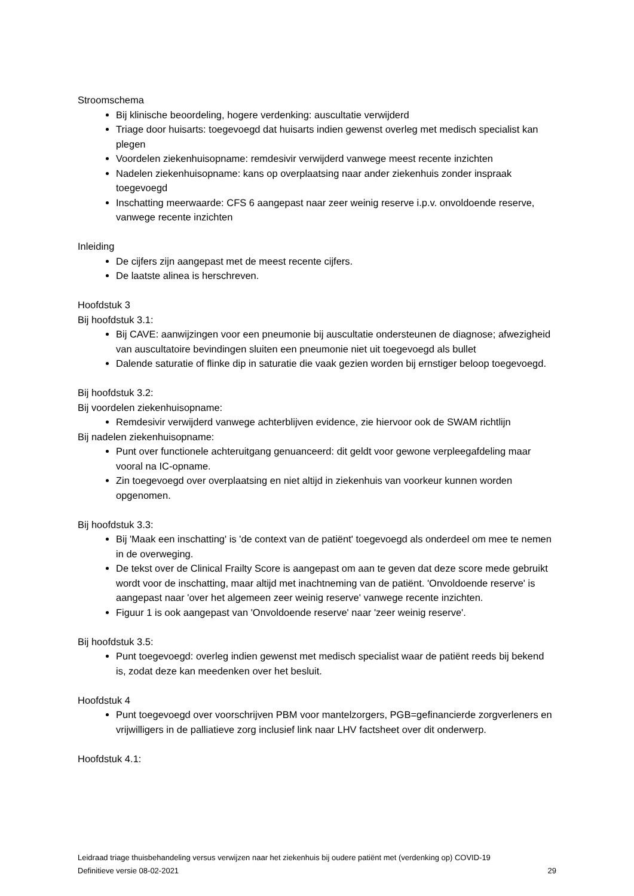Stroomschema
Bij klinische beoordeling, hogere verdenking: auscultatie verwijderd
Triage door huisarts: toegevoegd dat huisarts indien gewenst overleg met medisch specialist kan plegen
Voordelen ziekenhuisopname: remdesivir verwijderd vanwege meest recente inzichten
Nadelen ziekenhuisopname: kans op overplaatsing naar ander ziekenhuis zonder inspraak toegevoegd
Inschatting meerwaarde: CFS 6 aangepast naar zeer weinig reserve i.p.v. onvoldoende reserve, vanwege recente inzichten
Inleiding
De cijfers zijn aangepast met de meest recente cijfers.
De laatste alinea is herschreven.
Hoofdstuk 3
Bij hoofdstuk 3.1:
Bij CAVE: aanwijzingen voor een pneumonie bij auscultatie ondersteunen de diagnose; afwezigheid van auscultatoire bevindingen sluiten een pneumonie niet uit toegevoegd als bullet
Dalende saturatie of flinke dip in saturatie die vaak gezien worden bij ernstiger beloop toegevoegd.
Bij hoofdstuk 3.2:
Bij voordelen ziekenhuisopname:
Remdesivir verwijderd vanwege achterblijven evidence, zie hiervoor ook de SWAM richtlijn
Bij nadelen ziekenhuisopname:
Punt over functionele achteruitgang genuanceerd: dit geldt voor gewone verpleegafdeling maar vooral na IC-opname.
Zin toegevoegd over overplaatsing en niet altijd in ziekenhuis van voorkeur kunnen worden opgenomen.
Bij hoofdstuk 3.3:
Bij 'Maak een inschatting' is 'de context van de patiënt' toegevoegd als onderdeel om mee te nemen in de overweging.
De tekst over de Clinical Frailty Score is aangepast om aan te geven dat deze score mede gebruikt wordt voor de inschatting, maar altijd met inachtneming van de patiënt. 'Onvoldoende reserve' is aangepast naar 'over het algemeen zeer weinig reserve' vanwege recente inzichten.
Figuur 1 is ook aangepast van 'Onvoldoende reserve' naar 'zeer weinig reserve'.
Bij hoofdstuk 3.5:
Punt toegevoegd: overleg indien gewenst met medisch specialist waar de patiënt reeds bij bekend is, zodat deze kan meedenken over het besluit.
Hoofdstuk 4
Punt toegevoegd over voorschrijven PBM voor mantelzorgers, PGB=gefinancierde zorgverleners en vrijwilligers in de palliatieve zorg inclusief link naar LHV factsheet over dit onderwerp.
Hoofdstuk 4.1:
Leidraad triage thuisbehandeling versus verwijzen naar het ziekenhuis bij oudere patiënt met (verdenking op) COVID-19
Definitieve versie 08-02-2021 29